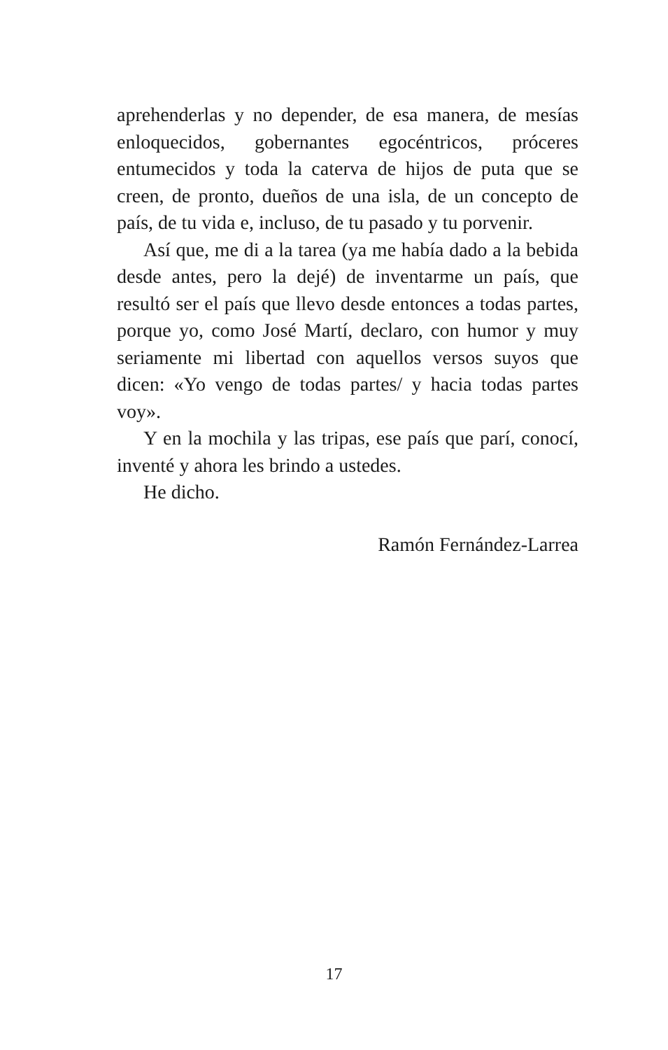aprehenderlas y no depender, de esa manera, de mesías enloquecidos, gobernantes egocéntricos, próceres entumecidos y toda la caterva de hijos de puta que se creen, de pronto, dueños de una isla, de un concepto de país, de tu vida e, incluso, de tu pasado y tu porvenir.
Así que, me di a la tarea (ya me había dado a la bebida desde antes, pero la dejé) de inventarme un país, que resultó ser el país que llevo desde entonces a todas partes, porque yo, como José Martí, declaro, con humor y muy seriamente mi libertad con aquellos versos suyos que dicen: «Yo vengo de todas partes/ y hacia todas partes voy».
Y en la mochila y las tripas, ese país que parí, conocí, inventé y ahora les brindo a ustedes.
He dicho.
Ramón Fernández-Larrea
17